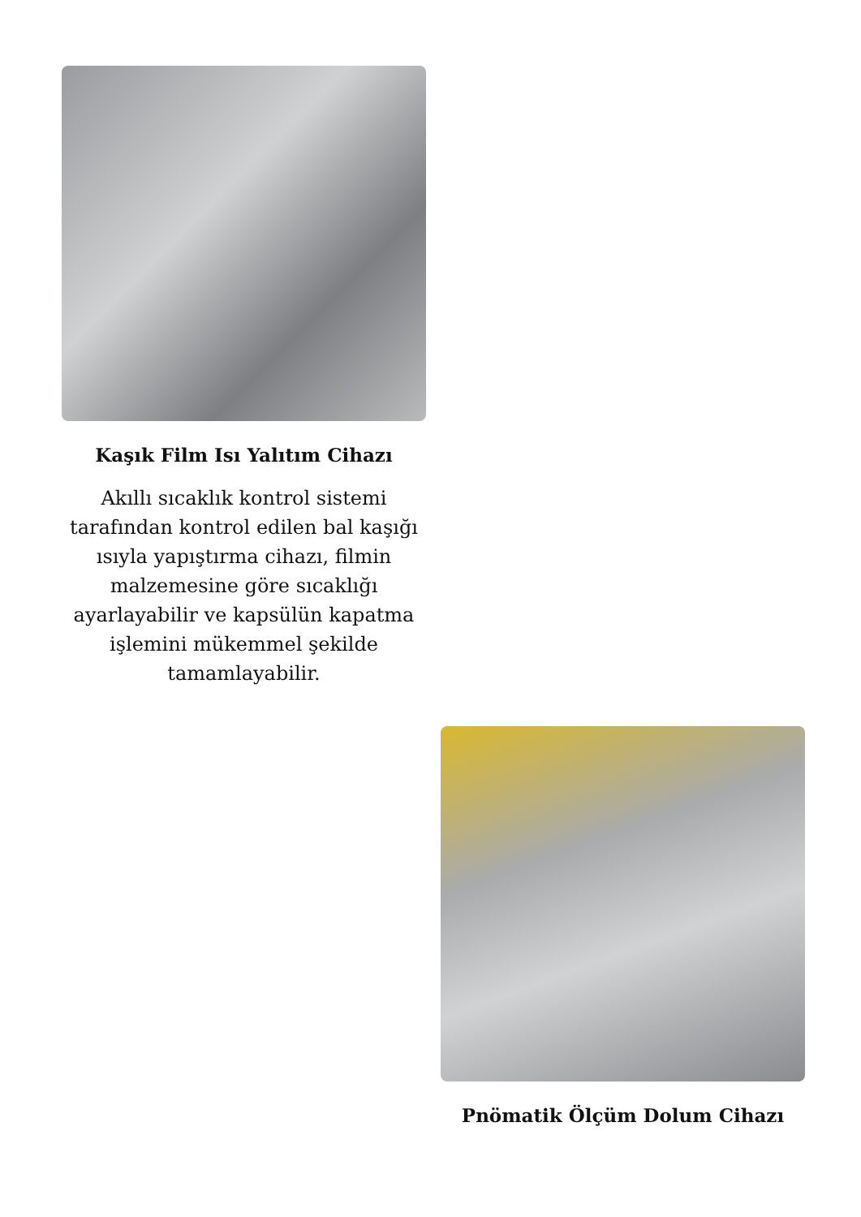Kaşık Film Isı Yalıtım Cihazı
Akıllı sıcaklık kontrol sistemi tarafından kontrol edilen bal kaşığı ısıyla yapıştırma cihazı, filmin malzemesine göre sıcaklığı ayarlayabilir ve kapsülün kapatma işlemini mükemmel şekilde tamamlayabilir.
Pnömatik Ölçüm Dolum Cihazı